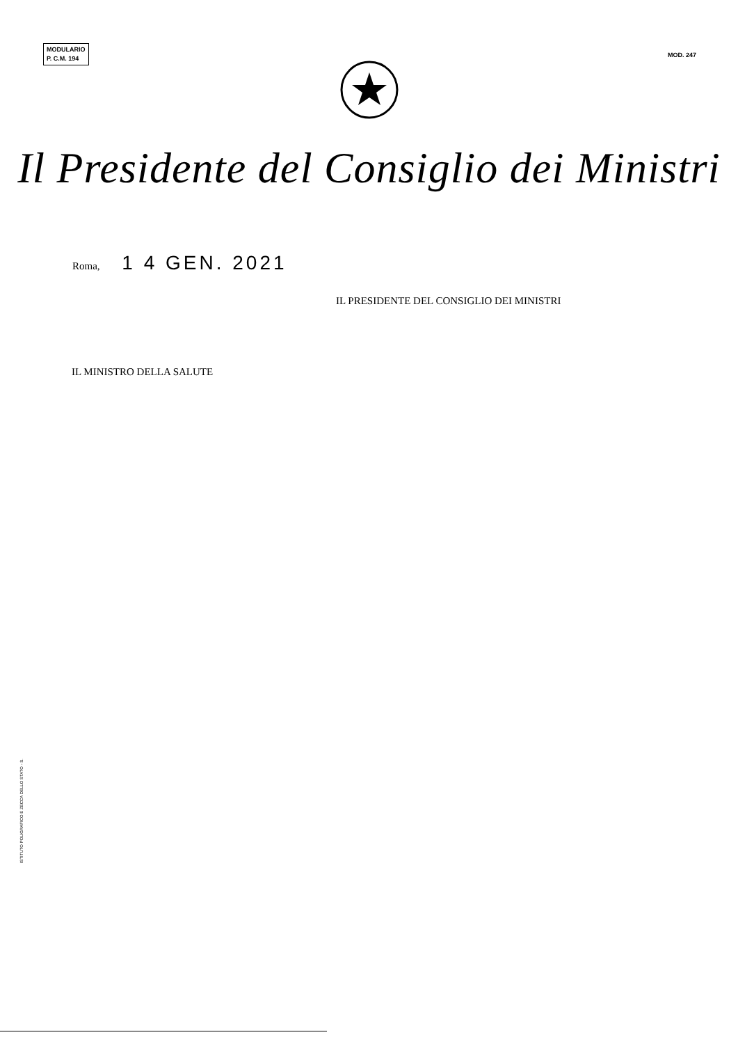MODULARIO
P. C.M. 194
MOD. 247
Il Presidente del Consiglio dei Ministri
Roma, 1 4 GEN. 2021
IL PRESIDENTE DEL CONSIGLIO DEI MINISTRI
IL MINISTRO DELLA SALUTE
ISTITUTO POLIGRAFICO E ZECCA DELLO STATO - S.